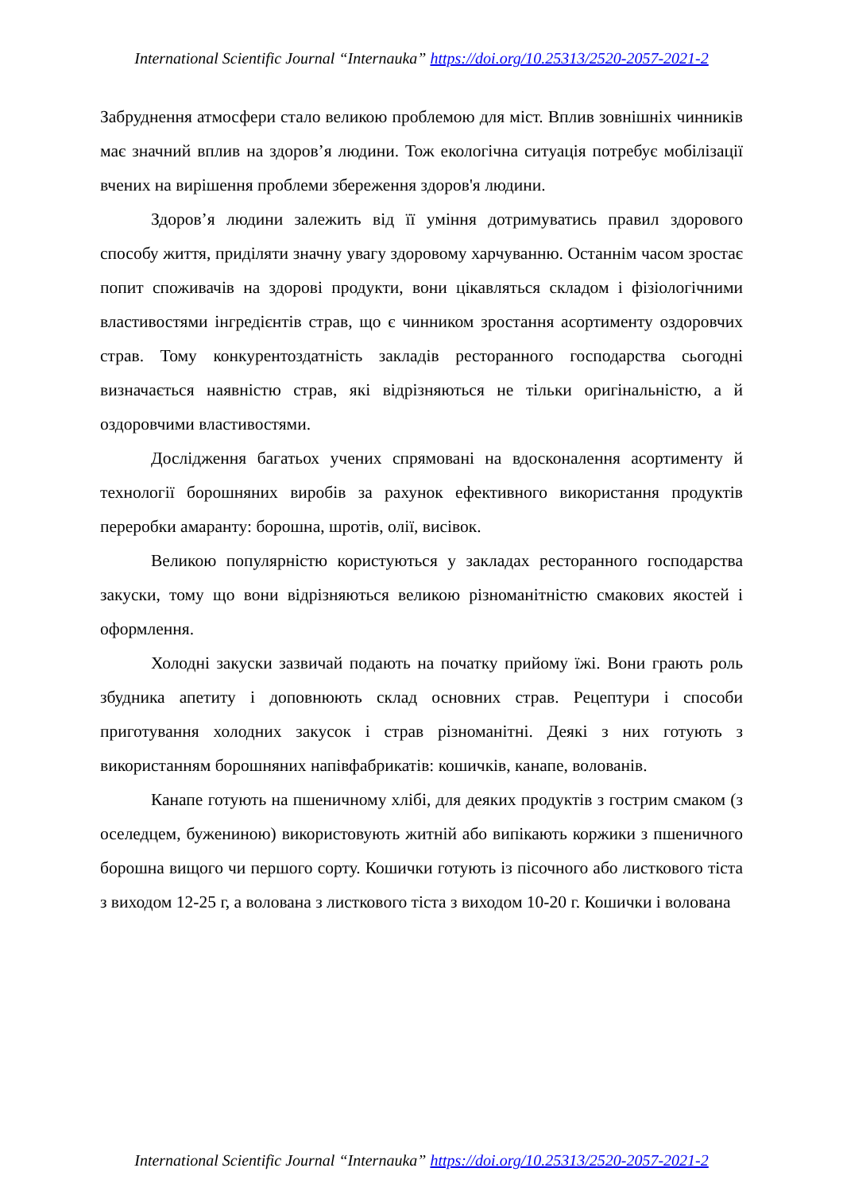International Scientific Journal “Internauka” https://doi.org/10.25313/2520-2057-2021-2
Забруднення атмосфери стало великою проблемою для міст. Вплив зовнішніх чинників має значний вплив на здоров’я людини. Тож екологічна ситуація потребує мобілізації вчених на вирішення проблеми збереження здоров'я людини.
Здоров’я людини залежить від її уміння дотримуватись правил здорового способу життя, приділяти значну увагу здоровому харчуванню. Останнім часом зростає попит споживачів на здорові продукти, вони цікавляться складом і фізіологічними властивостями інгредієнтів страв, що є чинником зростання асортименту оздоровчих страв. Тому конкурентоздатність закладів ресторанного господарства сьогодні визначається наявністю страв, які відрізняються не тільки оригінальністю, а й оздоровчими властивостями.
Дослідження багатьох учених спрямовані на вдосконалення асортименту й технології борошняних виробів за рахунок ефективного використання продуктів переробки амаранту: борошна, шротів, олії, висівок.
Великою популярністю користуються у закладах ресторанного господарства закуски, тому що вони відрізняються великою різноманітністю смакових якостей і оформлення.
Холодні закуски зазвичай подають на початку прийому їжі. Вони грають роль збудника апетиту і доповнюють склад основних страв. Рецептури і способи приготування холодних закусок і страв різноманітні. Деякі з них готують з використанням борошняних напівфабрикатів: кошичків, канапе, волованів.
Канапе готують на пшеничному хлібі, для деяких продуктів з гострим смаком (з оселедцем, бужениною) використовують житній або випікають коржики з пшеничного борошна вищого чи першого сорту. Кошички готують із пісочного або листкового тіста з виходом 12-25 г, а волована з листкового тіста з виходом 10-20 г. Кошички і волована
International Scientific Journal “Internauka” https://doi.org/10.25313/2520-2057-2021-2